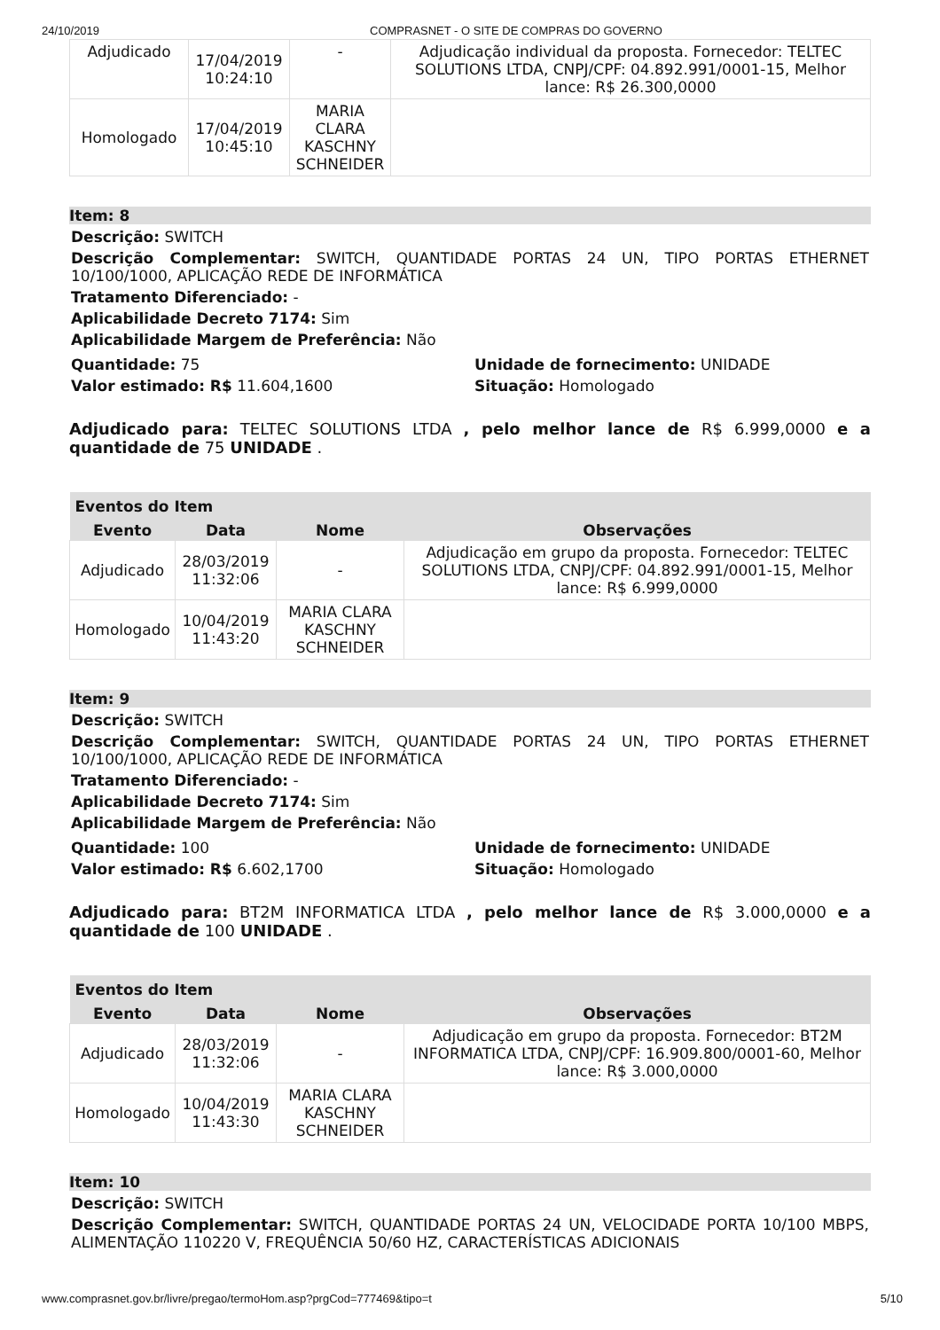24/10/2019 COMPRASNET - O SITE DE COMPRAS DO GOVERNO
| Adjudicado | 17/04/2019 10:24:10 | - | Adjudicação individual da proposta. Fornecedor: TELTEC SOLUTIONS LTDA, CNPJ/CPF: 04.892.991/0001-15, Melhor lance: R$ 26.300,0000 |
| Homologado | 17/04/2019 10:45:10 | MARIA CLARA KASCHNY SCHNEIDER | |
Item: 8
Descrição: SWITCH
Descrição Complementar: SWITCH, QUANTIDADE PORTAS 24 UN, TIPO PORTAS ETHERNET 10/100/1000, APLICAÇÃO REDE DE INFORMÁTICA
Tratamento Diferenciado: -
Aplicabilidade Decreto 7174: Sim
Aplicabilidade Margem de Preferência: Não
Quantidade: 75
Valor estimado: R$ 11.604,1600
Unidade de fornecimento: UNIDADE
Situação: Homologado
Adjudicado para: TELTEC SOLUTIONS LTDA , pelo melhor lance de R$ 6.999,0000 e a quantidade de 75 UNIDADE .
| Eventos do Item | | | |
| --- | --- | --- | --- |
| Evento | Data | Nome | Observações |
| Adjudicado | 28/03/2019 11:32:06 | - | Adjudicação em grupo da proposta. Fornecedor: TELTEC SOLUTIONS LTDA, CNPJ/CPF: 04.892.991/0001-15, Melhor lance: R$ 6.999,0000 |
| Homologado | 10/04/2019 11:43:20 | MARIA CLARA KASCHNY SCHNEIDER | |
Item: 9
Descrição: SWITCH
Descrição Complementar: SWITCH, QUANTIDADE PORTAS 24 UN, TIPO PORTAS ETHERNET 10/100/1000, APLICAÇÃO REDE DE INFORMÁTICA
Tratamento Diferenciado: -
Aplicabilidade Decreto 7174: Sim
Aplicabilidade Margem de Preferência: Não
Quantidade: 100
Valor estimado: R$ 6.602,1700
Unidade de fornecimento: UNIDADE
Situação: Homologado
Adjudicado para: BT2M INFORMATICA LTDA , pelo melhor lance de R$ 3.000,0000 e a quantidade de 100 UNIDADE .
| Eventos do Item | | | |
| --- | --- | --- | --- |
| Evento | Data | Nome | Observações |
| Adjudicado | 28/03/2019 11:32:06 | - | Adjudicação em grupo da proposta. Fornecedor: BT2M INFORMATICA LTDA, CNPJ/CPF: 16.909.800/0001-60, Melhor lance: R$ 3.000,0000 |
| Homologado | 10/04/2019 11:43:30 | MARIA CLARA KASCHNY SCHNEIDER | |
Item: 10
Descrição: SWITCH
Descrição Complementar: SWITCH, QUANTIDADE PORTAS 24 UN, VELOCIDADE PORTA 10/100 MBPS, ALIMENTAÇÃO 110220 V, FREQUÊNCIA 50/60 HZ, CARACTERÍSTICAS ADICIONAIS
www.comprasnet.gov.br/livre/pregao/termoHom.asp?prgCod=777469&tipo=t 5/10